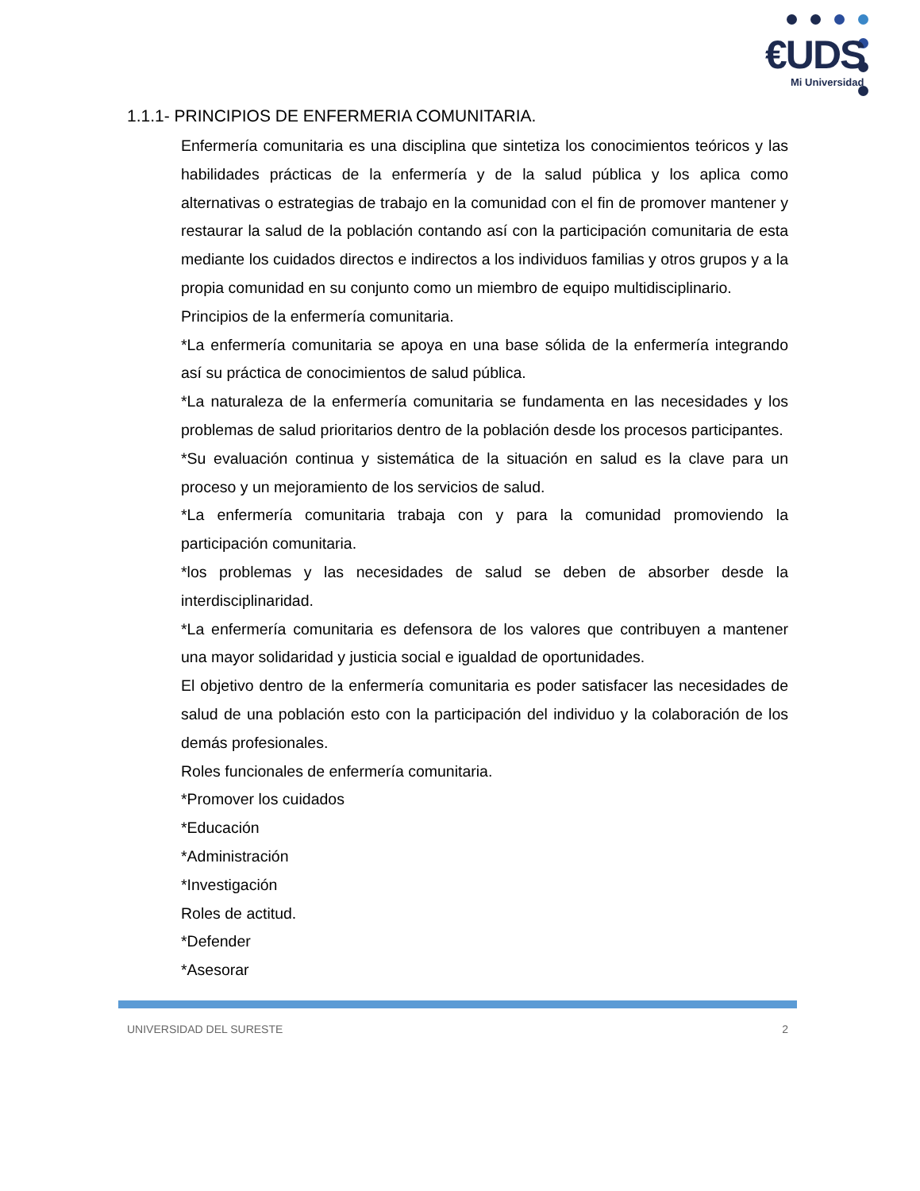€UDS
Mi Universidad
1.1.1- PRINCIPIOS DE ENFERMERIA COMUNITARIA.
Enfermería comunitaria es una disciplina que sintetiza los conocimientos teóricos y las habilidades prácticas de la enfermería y de la salud pública y los aplica como alternativas o estrategias de trabajo en la comunidad con el fin de promover mantener y restaurar la salud de la población contando así con la participación comunitaria de esta mediante los cuidados directos e indirectos a los individuos familias y otros grupos y a la propia comunidad en su conjunto como un miembro de equipo multidisciplinario.
Principios de la enfermería comunitaria.
*La enfermería comunitaria se apoya en una base sólida de la enfermería integrando así su práctica de conocimientos de salud pública.
*La naturaleza de la enfermería comunitaria se fundamenta en las necesidades y los problemas de salud prioritarios dentro de la población desde los procesos participantes.
*Su evaluación continua y sistemática de la situación en salud es la clave para un proceso y un mejoramiento de los servicios de salud.
*La enfermería comunitaria trabaja con y para la comunidad promoviendo la participación comunitaria.
*los problemas y las necesidades de salud se deben de absorber desde la interdisciplinaridad.
*La enfermería comunitaria es defensora de los valores que contribuyen a mantener una mayor solidaridad y justicia social e igualdad de oportunidades.
El objetivo dentro de la enfermería comunitaria es poder satisfacer las necesidades de salud de una población esto con la participación del individuo y la colaboración de los demás profesionales.
Roles funcionales de enfermería comunitaria.
*Promover los cuidados
*Educación
*Administración
*Investigación
Roles de actitud.
*Defender
*Asesorar
UNIVERSIDAD DEL SURESTE 2